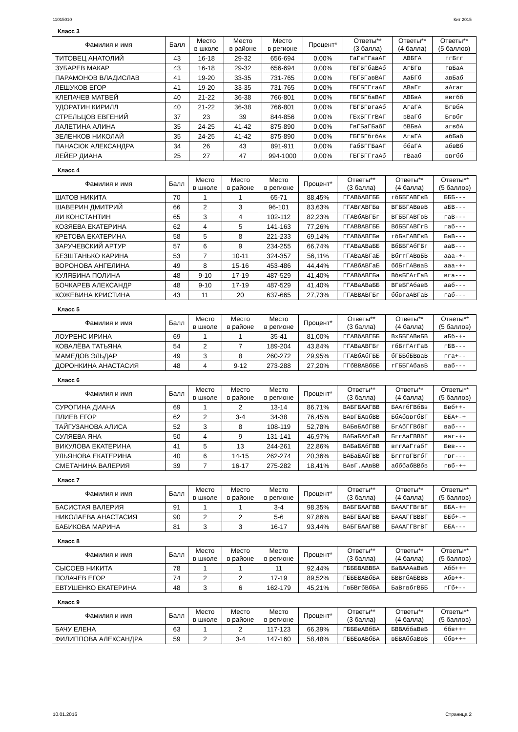11015010 Кит 2015
Класс 3
| Фамилия и имя | Балл | Место в школе | Место в районе | Место в регионе | Процент* | Ответы** (3 балла) | Ответы** (4 балла) | Ответы** (5 баллов) |
| --- | --- | --- | --- | --- | --- | --- | --- | --- |
| ТИТОВЕЦ АНАТОЛИЙ | 43 | 16-18 | 29-32 | 656-694 | 0,00% | ГаГвГГааАГ | АВБГА | ггБгг |
| ЗУБАРЕВ МАКАР | 43 | 16-18 | 29-32 | 656-694 | 0,00% | ГБГБГбаВАб | АгБГв | гвБаА |
| ПАРАМОНОВ ВЛАДИСЛАВ | 41 | 19-20 | 33-35 | 731-765 | 0,00% | ГБГБГавВАГ | АаБГб | авБаб |
| ЛЕШУКОВ ЕГОР | 41 | 19-20 | 33-35 | 731-765 | 0,00% | ГБГБГГгаАГ | АВаГг | аАгаг |
| КЛЕПАЧЕВ МАТВЕЙ | 40 | 21-22 | 36-38 | 766-801 | 0,00% | ГБГБГбаВАГ | АВБвА | ввгбб |
| УДОРАТИН КИРИЛЛ | 40 | 21-22 | 36-38 | 766-801 | 0,00% | ГБГБГвгаАб | АгаГА | БгвбА |
| СТРЕЛЬЦОВ ЕВГЕНИЙ | 37 | 23 | 39 | 844-856 | 0,00% | ГБхБГГгВАГ | вВаГб | Бгвбг |
| ЛАЛЕТИНА АЛИНА | 35 | 24-25 | 41-42 | 875-890 | 0,00% | ГвГБаГБабГ | бВБвА | агвбА |
| ЗЕЛЕНКОВ НИКОЛАЙ | 35 | 24-25 | 41-42 | 875-890 | 0,00% | ГБГБГбгбАв | АгаГА | абБаб |
| ПАНАСЮК АЛЕКСАНДРА | 34 | 26 | 43 | 891-911 | 0,00% | ГабБГГБаАГ | ббаГА | абвВб |
| ЛЕЙЕР ДИАНА | 25 | 27 | 47 | 994-1000 | 0,00% | ГБГБГГгаАб | гВааб | ввгбб |
Класс 4
| Фамилия и имя | Балл | Место в школе | Место в районе | Место в регионе | Процент* | Ответы** (3 балла) | Ответы** (4 балла) | Ответы** (5 баллов) |
| --- | --- | --- | --- | --- | --- | --- | --- | --- |
| ШАТОВ НИКИТА | 70 | 1 | 1 | 65-71 | 88,45% | ГГАВбАВГББ | гбББГАВГвВ | БББ--- |
| ШАВЕРИН ДМИТРИЙ | 66 | 2 | 3 | 96-101 | 83,63% | ГГАВгАВГБв | ВГББГАВввВ | аБВ--- |
| ЛИ КОНСТАНТИН | 65 | 3 | 4 | 102-112 | 82,23% | ГГАВбАВГБг | ВГББГАВГвВ | гаВ--- |
| КОЗЯЕВА ЕКАТЕРИНА | 62 | 4 | 5 | 141-163 | 77,26% | ГГАВВАВГББ | ВбББГАВГгВ | габ--- |
| КРЕТОВА ЕКАТЕРИНА | 58 | 5 | 8 | 221-233 | 69,14% | ГГАВбАВГБв | гбБвГАВГвВ | БаВ--- |
| ЗАРУЧЕВСКИЙ АРТУР | 57 | 6 | 9 | 234-255 | 66,74% | ГГАВаАВаББ | ВбББГАбГБг | ааВ--- |
| БЕЗШТАНЬКО КАРИНА | 53 | 7 | 10-11 | 324-357 | 56,11% | ГГАВаАВГаБ | ВбггГАВвБВ | ааа-+- |
| ВОРОНОВА АНГЕЛИНА | 49 | 8 | 15-16 | 453-486 | 44,44% | ГГАВбАВГаБ | ббБгГАВваВ | ааа-+- |
| КУЛЯБИНА ПОЛИНА | 48 | 9-10 | 17-19 | 487-529 | 41,40% | ГГАВбАВГБа | ВбвБГАгГаВ | вга--- |
| БОЧКАРЕВ АЛЕКСАНДР | 48 | 9-10 | 17-19 | 487-529 | 41,40% | ГГАВаАВаББ | ВГвБГАбавВ | ааб--- |
| КОЖЕВИНА КРИСТИНА | 43 | 11 | 20 | 637-665 | 27,73% | ГГАВВАВГБг | ббвгаАВГаВ | габ--- |
Класс 5
| Фамилия и имя | Балл | Место в школе | Место в районе | Место в регионе | Процент* | Ответы** (3 балла) | Ответы** (4 балла) | Ответы** (5 баллов) |
| --- | --- | --- | --- | --- | --- | --- | --- | --- |
| ЛОУРЕНС ИРИНА | 69 | 1 | 1 | 35-41 | 81,00% | ГГАВбАВГББ | ВхББГАВвБВ | аБб-+- |
| КОВАЛЁВА ТАТЬЯНА | 54 | 2 | 7 | 189-204 | 43,84% | ГГАВаАВГБг | гбБгГАгГаВ | гБВ--- |
| МАМЕДОВ ЭЛЬДАР | 49 | 3 | 8 | 260-272 | 29,95% | ГГАВбАбГББ | бГББбБВваВ | гга+-- |
| ДОРОНКИНА АНАСТАСИЯ | 48 | 4 | 9-12 | 273-288 | 27,20% | ГГбВВАВбББ | гГББГАбавВ | ваб--- |
Класс 6
| Фамилия и имя | Балл | Место в школе | Место в районе | Место в регионе | Процент* | Ответы** (3 балла) | Ответы** (4 балла) | Ответы** (5 баллов) |
| --- | --- | --- | --- | --- | --- | --- | --- | --- |
| СУРОГИНА ДИАНА | 69 | 1 | 2 | 13-14 | 86,71% | ВАБГБААГВВ | БААгбГВбВв | Бвб++- |
| ПЛИЕВ ЕГОР | 62 | 2 | 3-4 | 34-38 | 76,45% | ВАвГБАвбВВ | БбАбввгбВГ | ББА+-+ |
| ТАЙГУЗАНОВА АЛИСА | 52 | 3 | 8 | 108-119 | 52,78% | ВАБвБАбГВВ | БгАбГГВбВГ | ваб--- |
| СУЛЯЕВА ЯНА | 50 | 4 | 9 | 131-141 | 46,97% | ВАБаБАбГаВ | БггАаГВВбГ | ваг-+- |
| ВИКУЛОВА ЕКАТЕРИНА | 41 | 5 | 13 | 244-261 | 22,86% | ВАБаБАбГВВ | вггАаГгабГ | Бвв--- |
| УЛЬЯНОВА ЕКАТЕРИНА | 40 | 6 | 14-15 | 262-274 | 20,36% | ВАБаБАбГВВ | БгггвГВгбГ | гвг--- |
| СМЕТАНИНА ВАЛЕРИЯ | 39 | 7 | 16-17 | 275-282 | 18,41% | ВАвГ.ААвВВ | абббабВВбв | гвб-++ |
Класс 7
| Фамилия и имя | Балл | Место в школе | Место в районе | Место в регионе | Процент* | Ответы** (3 балла) | Ответы** (4 балла) | Ответы** (5 баллов) |
| --- | --- | --- | --- | --- | --- | --- | --- | --- |
| БАСИСТАЯ ВАЛЕРИЯ | 91 | 1 | 1 | 3-4 | 98,35% | ВАБГБААГВВ | БАААГГВгВГ | ББА-++ |
| НИКОЛАЕВА АНАСТАСИЯ | 90 | 2 | 2 | 5-6 | 97,86% | ВАБГБААГВВ | БАААГГВВВГ | ББб+-+ |
| БАБИКОВА МАРИНА | 81 | 3 | 3 | 16-17 | 93,44% | ВАБГБААГВВ | БАААГГВгВГ | ББА--- |
Класс 8
| Фамилия и имя | Балл | Место в школе | Место в районе | Место в регионе | Процент* | Ответы** (3 балла) | Ответы** (4 балла) | Ответы** (5 баллов) |
| --- | --- | --- | --- | --- | --- | --- | --- | --- |
| СЫСОЕВ НИКИТА | 78 | 1 | 1 | 11 | 92,44% | ГБББВАВВБА | БаВАААаВвВ | Абб+++ |
| ПОЛАЧЕВ ЕГОР | 74 | 2 | 2 | 17-19 | 89,52% | ГБББВАВбБА | БВВгбАБВВВ | Абв++- |
| ЕВТУШЕНКО ЕКАТЕРИНА | 48 | 3 | 6 | 162-179 | 45,21% | ГвБВгбВбБА | БаВгвбгВББ | гГб+-- |
Класс 9
| Фамилия и имя | Балл | Место в школе | Место в районе | Место в регионе | Процент* | Ответы** (3 балла) | Ответы** (4 балла) | Ответы** (5 баллов) |
| --- | --- | --- | --- | --- | --- | --- | --- | --- |
| БАЧУ ЕЛЕНА | 63 | 1 | 2 | 117-123 | 66,39% | ГБББвАВбБА | БВВАббаВвВ | ббв+++ |
| ФИЛИППОВА АЛЕКСАНДРА | 59 | 2 | 3-4 | 147-160 | 58,48% | ГБББвАВбБА | вБВАббаВвВ | ббв+++ |
10.01.2016 Страница 2